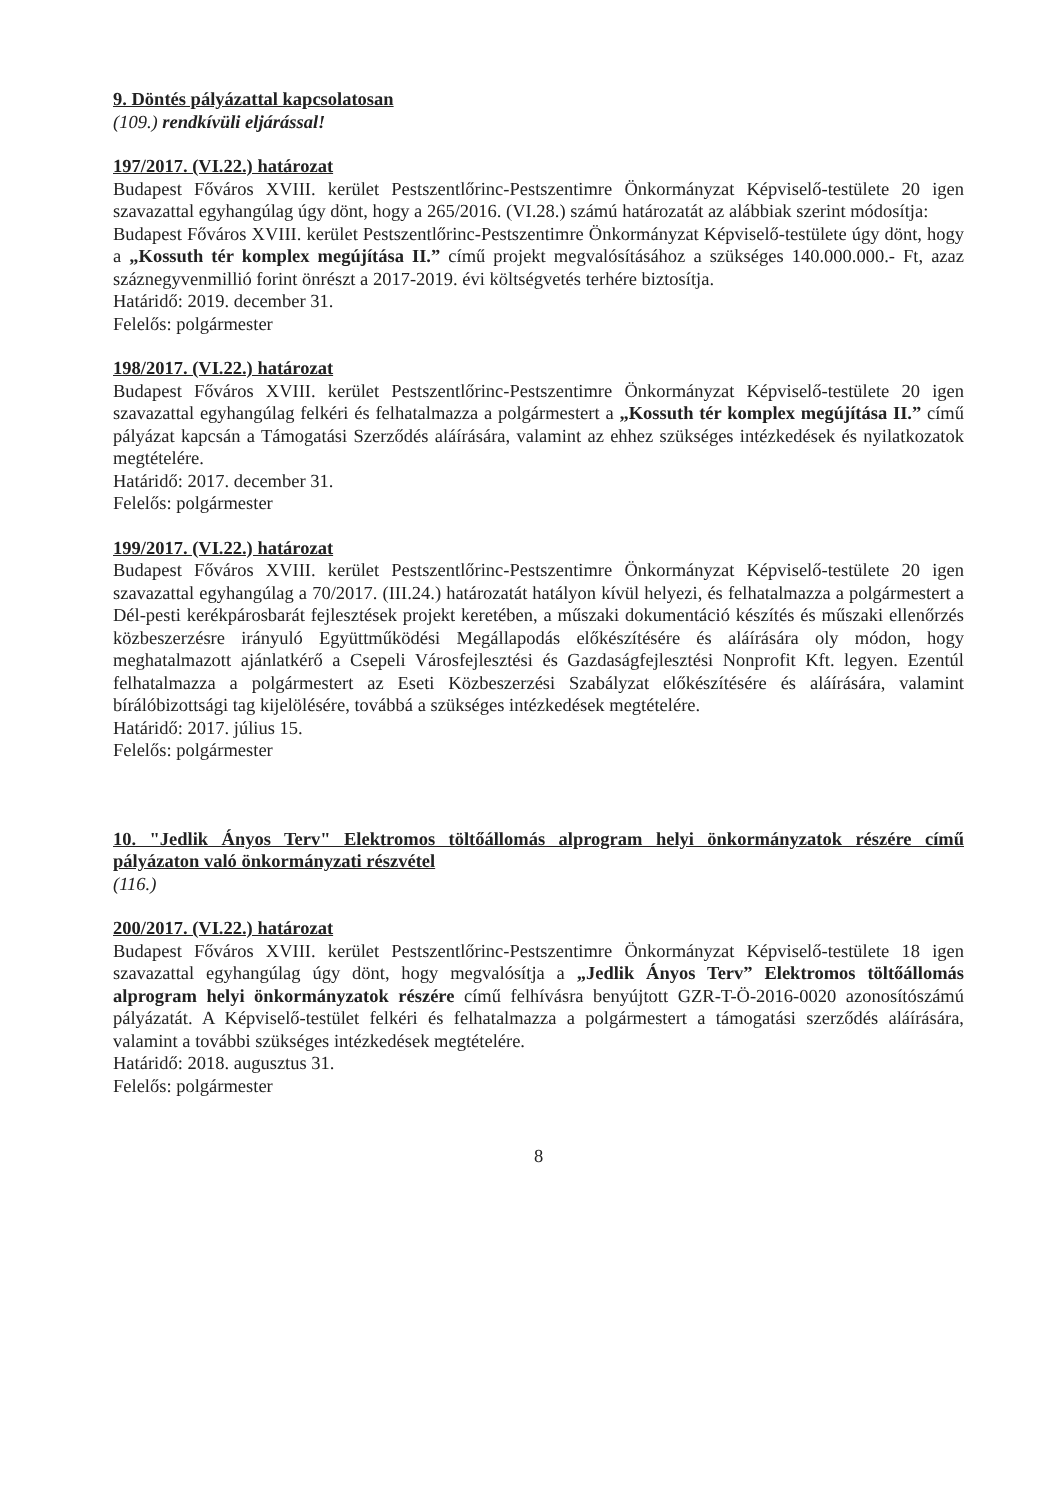9. Döntés pályázattal kapcsolatosan
(109.) rendkívüli eljárással!
197/2017. (VI.22.) határozat
Budapest Főváros XVIII. kerület Pestszentlőrinc-Pestszentimre Önkormányzat Képviselő-testülete 20 igen szavazattal egyhangúlag úgy dönt, hogy a 265/2016. (VI.28.) számú határozatát az alábbiak szerint módosítja:
Budapest Főváros XVIII. kerület Pestszentlőrinc-Pestszentimre Önkormányzat Képviselő-testülete úgy dönt, hogy a „Kossuth tér komplex megújítása II.” című projekt megvalósításához a szükséges 140.000.000.- Ft, azaz száznegyvenmillió forint önrészt a 2017-2019. évi költségvetés terhére biztosítja.
Határidő: 2019. december 31.
Felelős: polgármester
198/2017. (VI.22.) határozat
Budapest Főváros XVIII. kerület Pestszentlőrinc-Pestszentimre Önkormányzat Képviselő-testülete 20 igen szavazattal egyhangúlag felkéri és felhatalmazza a polgármestert a „Kossuth tér komplex megújítása II.” című pályázat kapcsán a Támogatási Szerződés aláírására, valamint az ehhez szükséges intézkedések és nyilatkozatok megtételére.
Határidő: 2017. december 31.
Felelős: polgármester
199/2017. (VI.22.) határozat
Budapest Főváros XVIII. kerület Pestszentlőrinc-Pestszentimre Önkormányzat Képviselő-testülete 20 igen szavazattal egyhangúlag a 70/2017. (III.24.) határozatát hatályon kívül helyezi, és felhatalmazza a polgármestert a Dél-pesti kerékpárosbarát fejlesztések projekt keretében, a műszaki dokumentáció készítés és műszaki ellenőrzés közbeszerzésre irányuló Együttműködési Megállapodás előkészítésére és aláírására oly módon, hogy meghatalmazott ajánlatkérő a Csepeli Városfejlesztési és Gazdaságfejlesztési Nonprofit Kft. legyen. Ezentúl felhatalmazza a polgármestert az Eseti Közbeszerzési Szabályzat előkészítésére és aláírására, valamint bírálóbizottsági tag kijelölésére, továbbá a szükséges intézkedések megtételére.
Határidő: 2017. július 15.
Felelős: polgármester
10. "Jedlik Ányos Terv" Elektromos töltőállomás alprogram helyi önkormányzatok részére című pályázaton való önkormányzati részvétel
(116.)
200/2017. (VI.22.) határozat
Budapest Főváros XVIII. kerület Pestszentlőrinc-Pestszentimre Önkormányzat Képviselő-testülete 18 igen szavazattal egyhangúlag úgy dönt, hogy megvalósítja a „Jedlik Ányos Terv” Elektromos töltőállomás alprogram helyi önkormányzatok részére című felhívásra benyújtott GZR-T-Ö-2016-0020 azonosítószámú pályázatát. A Képviselő-testület felkéri és felhatalmazza a polgármestert a támogatási szerződés aláírására, valamint a további szükséges intézkedések megtételére.
Határidő: 2018. augusztus 31.
Felelős: polgármester
8